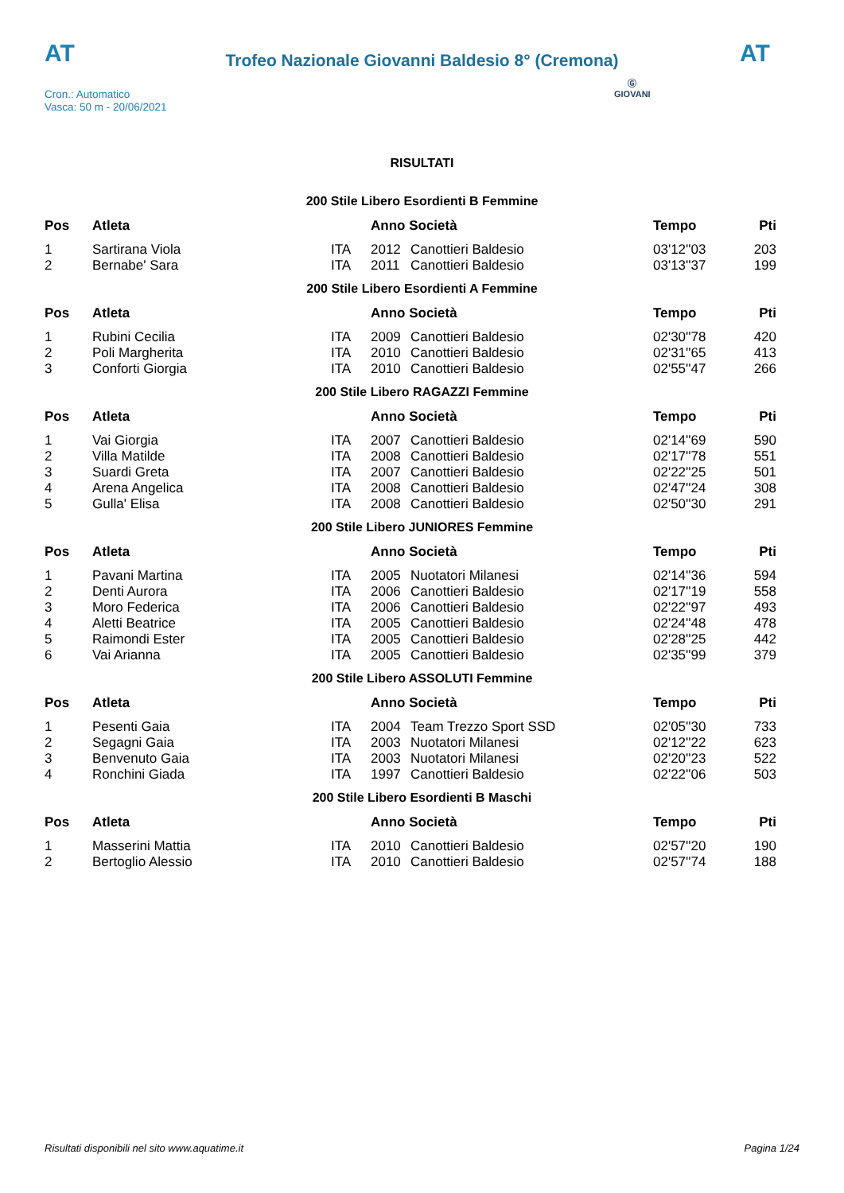AT
Trofeo Nazionale Giovanni Baldesio 8° (Cremona)
AT
Cron.: Automatico
Vasca: 50 m - 20/06/2021
Ⓖ
GIOVANI
RISULTATI
200 Stile Libero Esordienti B Femmine
| Pos | Atleta | | Anno Società | | Tempo | Pti |
| --- | --- | --- | --- | --- | --- | --- |
| 1 | Sartirana Viola | ITA | 2012 | Canottieri Baldesio | 03'12''03 | 203 |
| 2 | Bernabe' Sara | ITA | 2011 | Canottieri Baldesio | 03'13''37 | 199 |
200 Stile Libero Esordienti A Femmine
| Pos | Atleta | | Anno Società | | Tempo | Pti |
| --- | --- | --- | --- | --- | --- | --- |
| 1 | Rubini Cecilia | ITA | 2009 | Canottieri Baldesio | 02'30''78 | 420 |
| 2 | Poli Margherita | ITA | 2010 | Canottieri Baldesio | 02'31''65 | 413 |
| 3 | Conforti Giorgia | ITA | 2010 | Canottieri Baldesio | 02'55''47 | 266 |
200 Stile Libero RAGAZZI Femmine
| Pos | Atleta | | Anno Società | | Tempo | Pti |
| --- | --- | --- | --- | --- | --- | --- |
| 1 | Vai Giorgia | ITA | 2007 | Canottieri Baldesio | 02'14''69 | 590 |
| 2 | Villa Matilde | ITA | 2008 | Canottieri Baldesio | 02'17''78 | 551 |
| 3 | Suardi Greta | ITA | 2007 | Canottieri Baldesio | 02'22''25 | 501 |
| 4 | Arena Angelica | ITA | 2008 | Canottieri Baldesio | 02'47''24 | 308 |
| 5 | Gulla' Elisa | ITA | 2008 | Canottieri Baldesio | 02'50''30 | 291 |
200 Stile Libero JUNIORES Femmine
| Pos | Atleta | | Anno Società | | Tempo | Pti |
| --- | --- | --- | --- | --- | --- | --- |
| 1 | Pavani Martina | ITA | 2005 | Nuotatori Milanesi | 02'14''36 | 594 |
| 2 | Denti Aurora | ITA | 2006 | Canottieri Baldesio | 02'17''19 | 558 |
| 3 | Moro Federica | ITA | 2006 | Canottieri Baldesio | 02'22''97 | 493 |
| 4 | Aletti Beatrice | ITA | 2005 | Canottieri Baldesio | 02'24''48 | 478 |
| 5 | Raimondi Ester | ITA | 2005 | Canottieri Baldesio | 02'28''25 | 442 |
| 6 | Vai Arianna | ITA | 2005 | Canottieri Baldesio | 02'35''99 | 379 |
200 Stile Libero ASSOLUTI Femmine
| Pos | Atleta | | Anno Società | | Tempo | Pti |
| --- | --- | --- | --- | --- | --- | --- |
| 1 | Pesenti Gaia | ITA | 2004 | Team Trezzo Sport SSD | 02'05''30 | 733 |
| 2 | Segagni Gaia | ITA | 2003 | Nuotatori Milanesi | 02'12''22 | 623 |
| 3 | Benvenuto Gaia | ITA | 2003 | Nuotatori Milanesi | 02'20''23 | 522 |
| 4 | Ronchini Giada | ITA | 1997 | Canottieri Baldesio | 02'22''06 | 503 |
200 Stile Libero Esordienti B Maschi
| Pos | Atleta | | Anno Società | | Tempo | Pti |
| --- | --- | --- | --- | --- | --- | --- |
| 1 | Masserini Mattia | ITA | 2010 | Canottieri Baldesio | 02'57''20 | 190 |
| 2 | Bertoglio Alessio | ITA | 2010 | Canottieri Baldesio | 02'57''74 | 188 |
Risultati disponibili nel sito www.aquatime.it Pagina 1/24